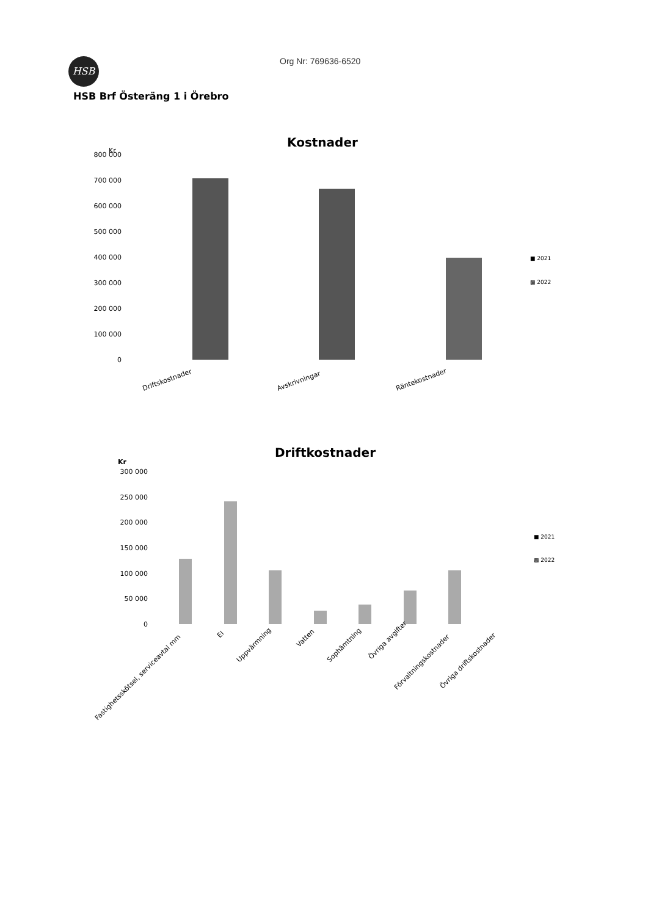HSB Org Nr: 769636-6520
HSB Brf Österäng 1 i Örebro
Kostnader
Kr
800 000
700 000
600 000
500 000
400 000
300 000
200 000
100 000
0
Driftskostnader
Avskrivningar
Räntekostnader
■ 2021
▩ 2022
Driftkostnader
Kr
300 000
250 000
200 000
150 000
100 000
50 000
0
Fastighetsskötsel, serviceavtal mm
El
Uppvärmning
Vatten
Sophämtning
Övriga avgifter
Förvaltningskostnader
Övriga driftskostnader
■ 2021
▩ 2022